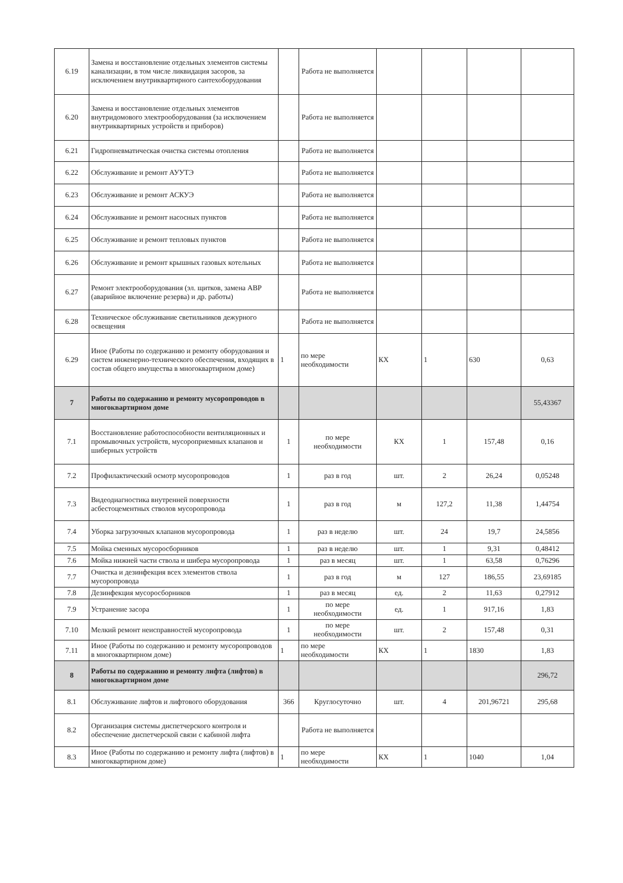| 6.19 | Замена и восстановление отдельных элементов системы канализации, в том числе ликвидация засоров, за исключением внутриквартирного сантехоборудования | | Работа не выполняется | | | | |
| 6.20 | Замена и восстановление отдельных элементов внутридомового электрооборудования (за исключением внутриквартирных устройств и приборов) | | Работа не выполняется | | | | |
| 6.21 | Гидропневматическая очистка системы отопления | | Работа не выполняется | | | | |
| 6.22 | Обслуживание и ремонт АУУТЭ | | Работа не выполняется | | | | |
| 6.23 | Обслуживание и ремонт АСКУЭ | | Работа не выполняется | | | | |
| 6.24 | Обслуживание и ремонт насосных пунктов | | Работа не выполняется | | | | |
| 6.25 | Обслуживание и ремонт тепловых пунктов | | Работа не выполняется | | | | |
| 6.26 | Обслуживание и ремонт крышных газовых котельных | | Работа не выполняется | | | | |
| 6.27 | Ремонт электрооборудования (эл. щитков, замена АВР (аварийное включение резерва) и др. работы) | | Работа не выполняется | | | | |
| 6.28 | Техническое обслуживание светильников дежурного освещения | | Работа не выполняется | | | | |
| 6.29 | Иное (Работы по содержанию и ремонту оборудования и систем инженерно-технического обеспечения, входящих в состав общего имущества в многоквартирном доме) | 1 | по мере необходимости | КХ | 1 | 630 | 0,63 |
| 7 | Работы по содержанию и ремонту мусоропроводов в многоквартирном доме | | | | | | 55,43367 |
| 7.1 | Восстановление работоспособности вентиляционных и промывочных устройств, мусороприемных клапанов и шиберных устройств | 1 | по мере необходимости | КХ | 1 | 157,48 | 0,16 |
| 7.2 | Профилактический осмотр мусоропроводов | 1 | раз в год | шт. | 2 | 26,24 | 0,05248 |
| 7.3 | Видеодиагностика внутренней поверхности асбестоцементных стволов мусоропровода | 1 | раз в год | м | 127,2 | 11,38 | 1,44754 |
| 7.4 | Уборка загрузочных клапанов мусоропровода | 1 | раз в неделю | шт. | 24 | 19,7 | 24,5856 |
| 7.5 | Мойка сменных мусоросборников | 1 | раз в неделю | шт. | 1 | 9,31 | 0,48412 |
| 7.6 | Мойка нижней части ствола и шибера мусоропровода | 1 | раз в месяц | шт. | 1 | 63,58 | 0,76296 |
| 7.7 | Очистка и дезинфекция всех элементов ствола мусоропровода | 1 | раз в год | м | 127 | 186,55 | 23,69185 |
| 7.8 | Дезинфекция мусоросборников | 1 | раз в месяц | ед. | 2 | 11,63 | 0,27912 |
| 7.9 | Устранение засора | 1 | по мере необходимости | ед. | 1 | 917,16 | 1,83 |
| 7.10 | Мелкий ремонт неисправностей мусоропровода | 1 | по мере необходимости | шт. | 2 | 157,48 | 0,31 |
| 7.11 | Иное (Работы по содержанию и ремонту мусоропроводов в многоквартирном доме) | 1 | по мере необходимости | КХ | 1 | 1830 | 1,83 |
| 8 | Работы по содержанию и ремонту лифта (лифтов) в многоквартирном доме | | | | | | 296,72 |
| 8.1 | Обслуживание лифтов и лифтового оборудования | 366 | Круглосуточно | шт. | 4 | 201,96721 | 295,68 |
| 8.2 | Организация системы диспетчерского контроля и обеспечение диспетчерской связи с кабиной лифта | | Работа не выполняется | | | | |
| 8.3 | Иное (Работы по содержанию и ремонту лифта (лифтов) в многоквартирном доме) | 1 | по мере необходимости | КХ | 1 | 1040 | 1,04 |